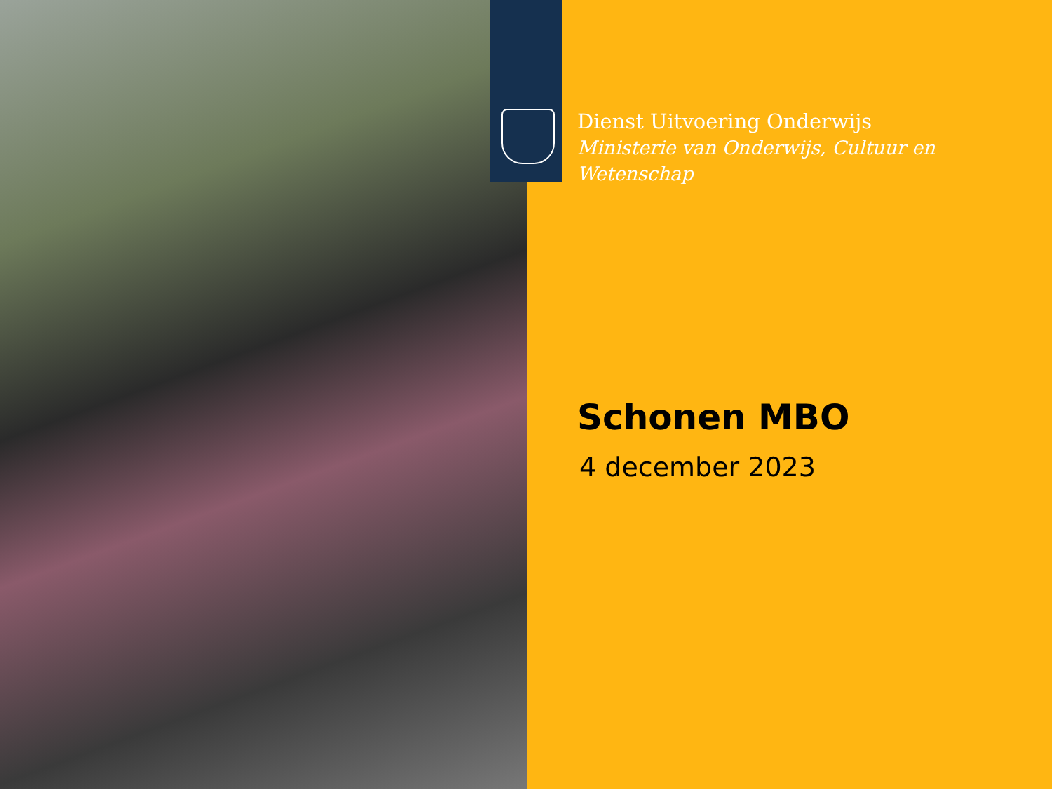Dienst Uitvoering Onderwijs
Ministerie van Onderwijs, Cultuur en Wetenschap
Schonen MBO
4 december 2023